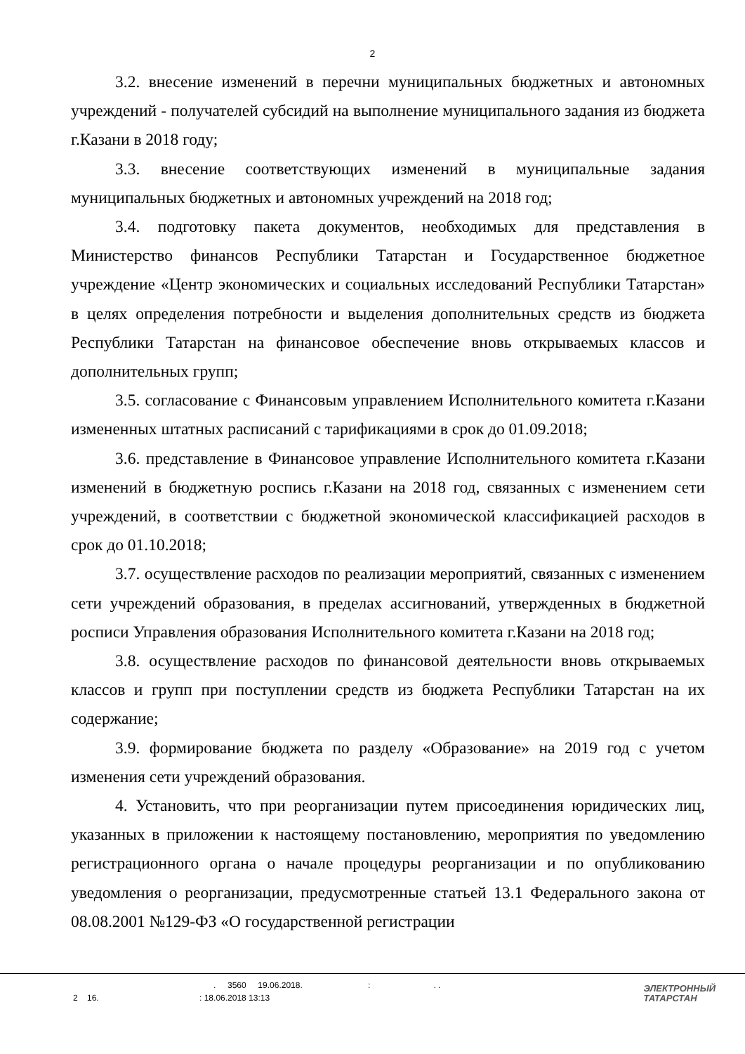2
3.2. внесение изменений в перечни муниципальных бюджетных и автономных учреждений - получателей субсидий на выполнение муниципального задания из бюджета г.Казани в 2018 году;
3.3. внесение соответствующих изменений в муниципальные задания муниципальных бюджетных и автономных учреждений на 2018 год;
3.4. подготовку пакета документов, необходимых для представления в Министерство финансов Республики Татарстан и Государственное бюджетное учреждение «Центр экономических и социальных исследований Республики Татарстан» в целях определения потребности и выделения дополнительных средств из бюджета Республики Татарстан на финансовое обеспечение вновь открываемых классов и дополнительных групп;
3.5. согласование с Финансовым управлением Исполнительного комитета г.Казани измененных штатных расписаний с тарификациями в срок до 01.09.2018;
3.6. представление в Финансовое управление Исполнительного комитета г.Казани изменений в бюджетную роспись г.Казани на 2018 год, связанных с изменением сети учреждений, в соответствии с бюджетной экономической классификацией расходов в срок до 01.10.2018;
3.7. осуществление расходов по реализации мероприятий, связанных с изменением сети учреждений образования, в пределах ассигнований, утвержденных в бюджетной росписи Управления образования Исполнительного комитета г.Казани на 2018 год;
3.8. осуществление расходов по финансовой деятельности вновь открываемых классов и групп при поступлении средств из бюджета Республики Татарстан на их содержание;
3.9. формирование бюджета по разделу «Образование» на 2019 год с учетом изменения сети учреждений образования.
4. Установить, что при реорганизации путем присоединения юридических лиц, указанных в приложении к настоящему постановлению, мероприятия по уведомлению регистрационного органа о начале процедуры реорганизации и по опубликованию уведомления о реорганизации, предусмотренные статьей 13.1 Федерального закона от 08.08.2001 №129-ФЗ «О государственной регистрации
. 3560 19.06.2018. :. .
2 16. : 18.06.2018 13:13
ЭЛЕКТРОННЫЙ
ТАТАРСТАН